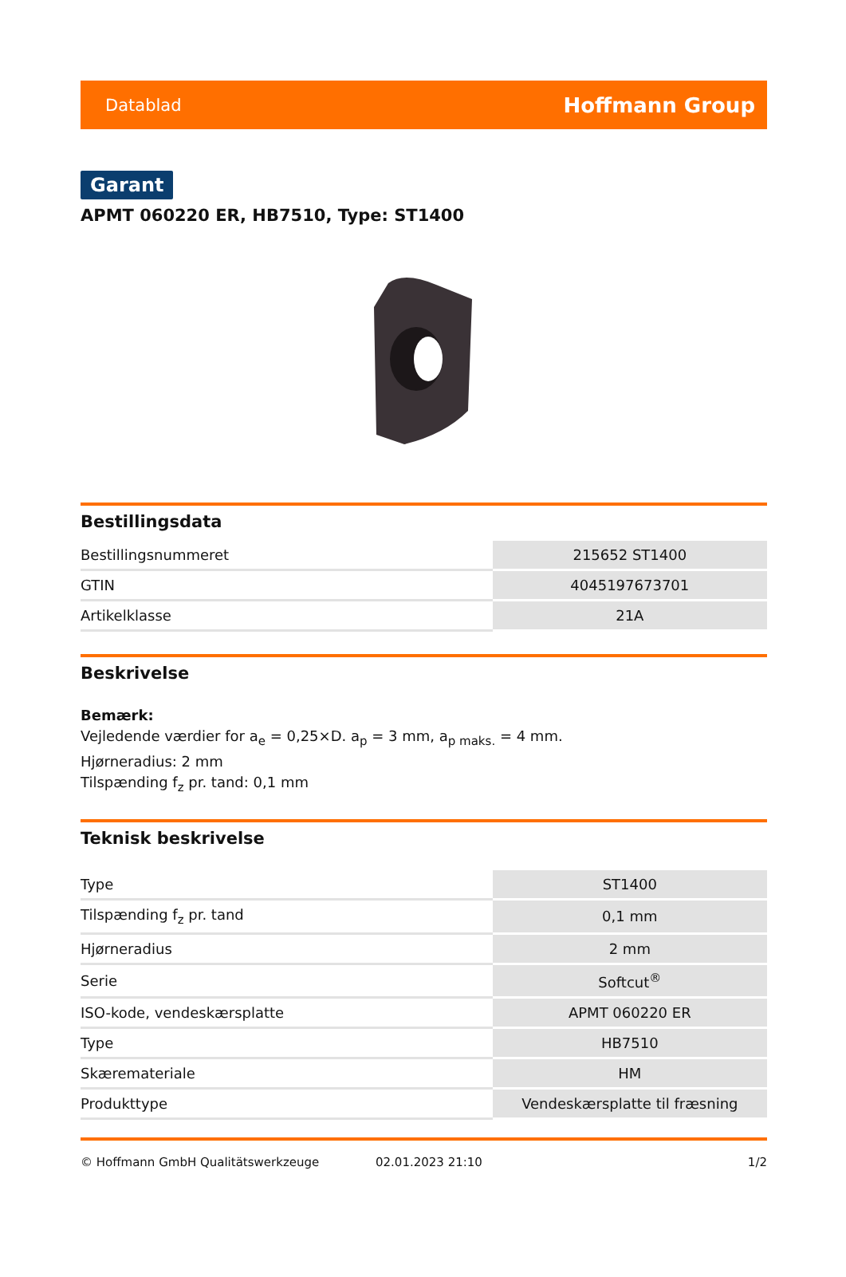Datablad Hoffmann Group
Garant
APMT 060220 ER, HB7510, Type: ST1400
Bestillingsdata
| Bestillingsnummeret | 215652 ST1400 |
| GTIN | 4045197673701 |
| Artikelklasse | 21A |
Beskrivelse
Bemærk:
Vejledende værdier for a<sub>e</sub> = 0,25×D. a<sub>p</sub> = 3 mm, a<sub>p maks.</sub> = 4 mm.
Hjørneradius: 2 mm
Tilspænding f<sub>z</sub> pr. tand: 0,1 mm
Teknisk beskrivelse
| Type | ST1400 |
| Tilspænding f<sub>z</sub> pr. tand | 0,1 mm |
| Hjørneradius | 2 mm |
| Serie | Softcut<sup>®</sup> |
| ISO-kode, vendeskærsplatte | APMT 060220 ER |
| Type | HB7510 |
| Skæremateriale | HM |
| Produkttype | Vendeskærsplatte til fræsning |
© Hoffmann GmbH Qualitätswerkzeuge 02.01.2023 21:10 1/2